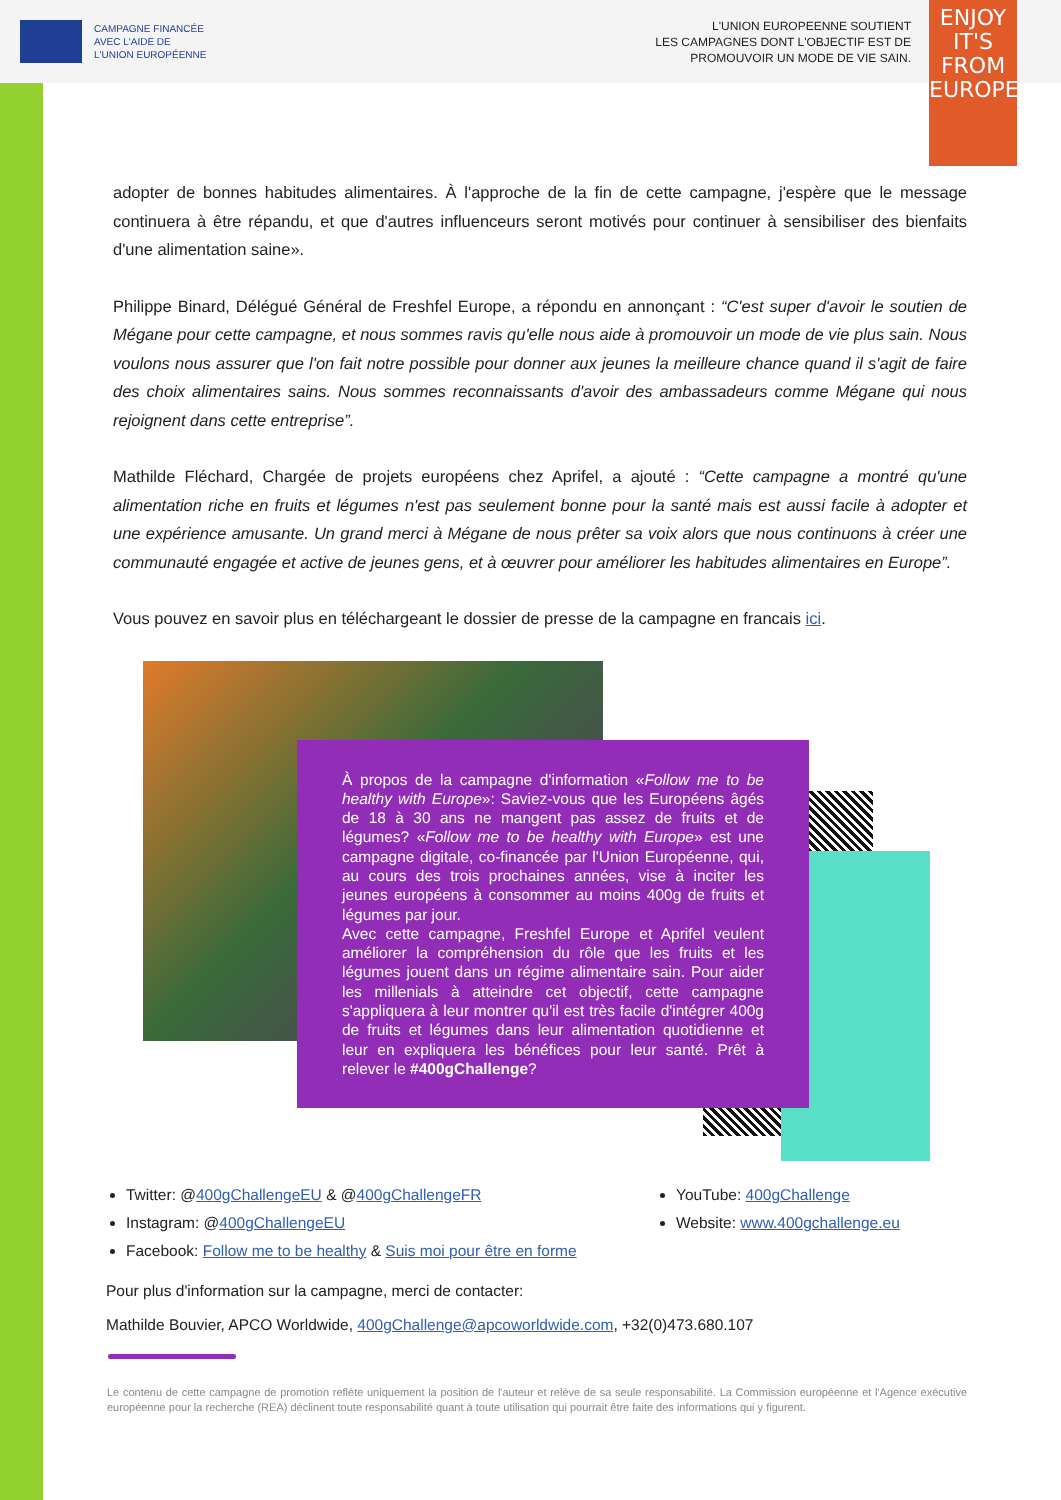CAMPAGNE FINANCÉE
AVEC L'AIDE DE
L'UNION EUROPÉENNE
L'UNION EUROPEENNE SOUTIENT
LES CAMPAGNES DONT L'OBJECTIF EST DE
PROMOUVOIR UN MODE DE VIE SAIN.
ENJOY
IT'S FROM
EUROPE
adopter de bonnes habitudes alimentaires. À l'approche de la fin de cette campagne, j'espère que le message continuera à être répandu, et que d'autres influenceurs seront motivés pour continuer à sensibiliser des bienfaits d'une alimentation saine».
Philippe Binard, Délégué Général de Freshfel Europe, a répondu en annonçant : “C'est super d'avoir le soutien de Mégane pour cette campagne, et nous sommes ravis qu'elle nous aide à promouvoir un mode de vie plus sain. Nous voulons nous assurer que l'on fait notre possible pour donner aux jeunes la meilleure chance quand il s'agit de faire des choix alimentaires sains. Nous sommes reconnaissants d'avoir des ambassadeurs comme Mégane qui nous rejoignent dans cette entreprise”.
Mathilde Fléchard, Chargée de projets européens chez Aprifel, a ajouté : “Cette campagne a montré qu'une alimentation riche en fruits et légumes n'est pas seulement bonne pour la santé mais est aussi facile à adopter et une expérience amusante. Un grand merci à Mégane de nous prêter sa voix alors que nous continuons à créer une communauté engagée et active de jeunes gens, et à œuvrer pour améliorer les habitudes alimentaires en Europe”.
Vous pouvez en savoir plus en téléchargeant le dossier de presse de la campagne en francais ici.
À propos de la campagne d'information «Follow me to be healthy with Europe»: Saviez-vous que les Européens âgés de 18 à 30 ans ne mangent pas assez de fruits et de légumes? «Follow me to be healthy with Europe» est une campagne digitale, co-financée par l'Union Européenne, qui, au cours des trois prochaines années, vise à inciter les jeunes européens à consommer au moins 400g de fruits et légumes par jour.
Avec cette campagne, Freshfel Europe et Aprifel veulent améliorer la compréhension du rôle que les fruits et les légumes jouent dans un régime alimentaire sain. Pour aider les millenials à atteindre cet objectif, cette campagne s'appliquera à leur montrer qu'il est très facile d'intégrer 400g de fruits et légumes dans leur alimentation quotidienne et leur en expliquera les bénéfices pour leur santé. Prêt à relever le #400gChallenge?
Twitter: @400gChallengeEU & @400gChallengeFR
Instagram: @400gChallengeEU
Facebook: Follow me to be healthy & Suis moi pour être en forme
YouTube: 400gChallenge
Website: www.400gchallenge.eu
Pour plus d'information sur la campagne, merci de contacter:
Mathilde Bouvier, APCO Worldwide, 400gChallenge@apcoworldwide.com, +32(0)473.680.107
Le contenu de cette campagne de promotion reflète uniquement la position de l'auteur et relève de sa seule responsabilité. La Commission européenne et l'Agence exécutive européenne pour la recherche (REA) déclinent toute responsabilité quant à toute utilisation qui pourrait être faite des informations qui y figurent.